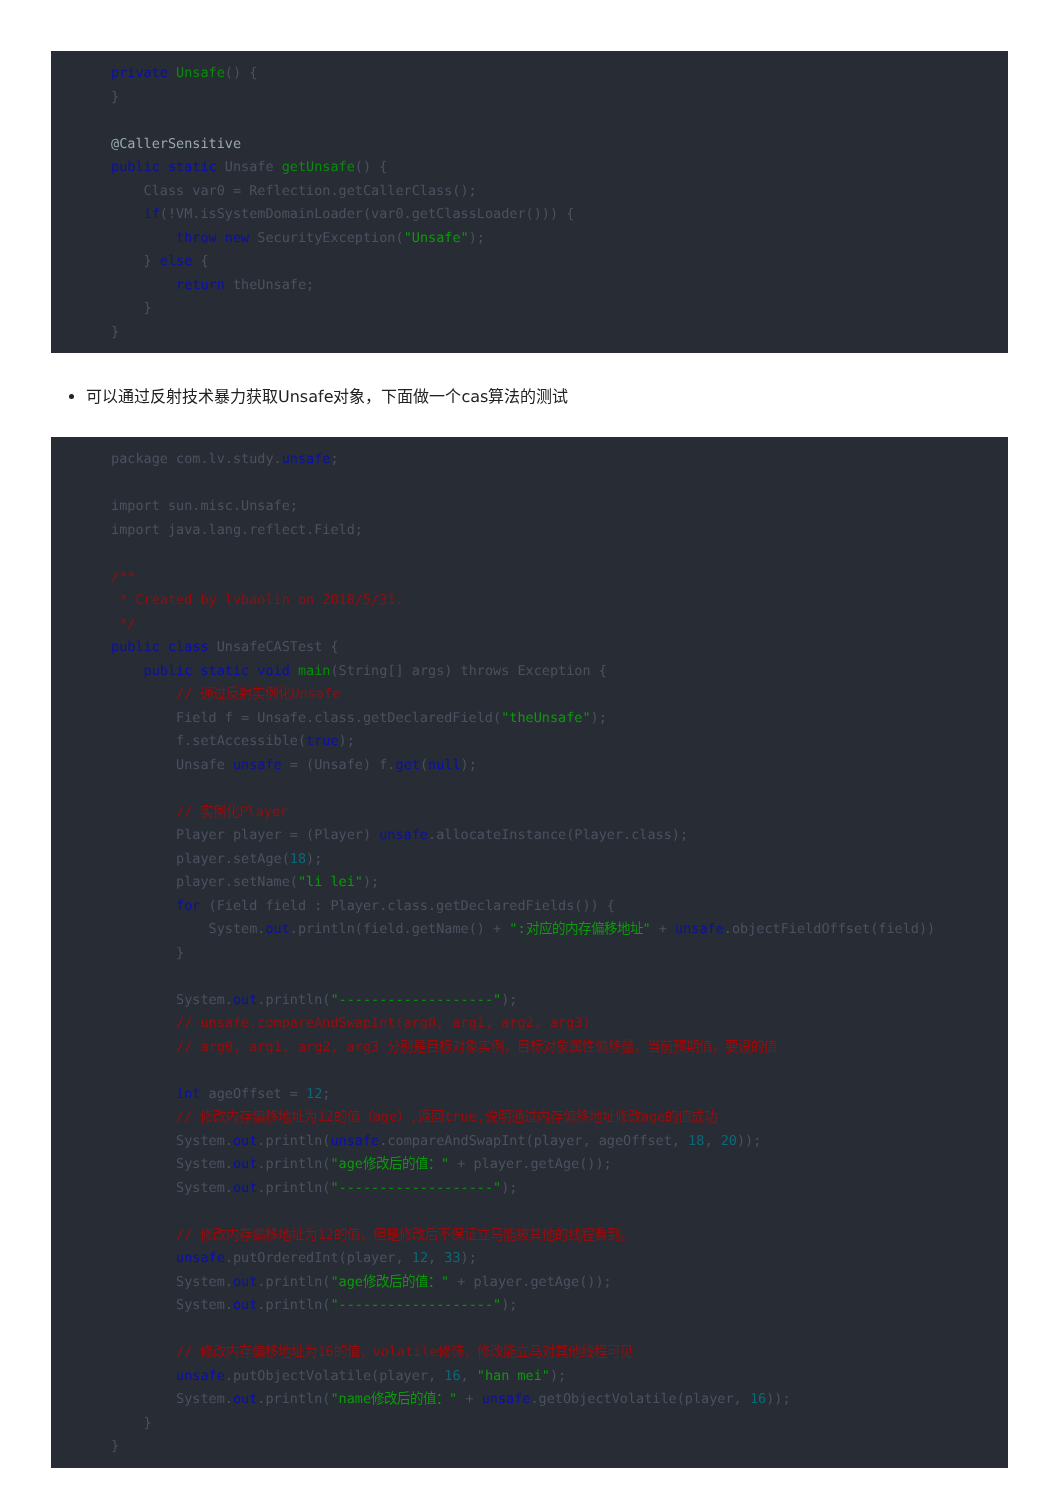private Unsafe() {
}

@CallerSensitive
public static Unsafe getUnsafe() {
    Class var0 = Reflection.getCallerClass();
    if(!VM.isSystemDomainLoader(var0.getClassLoader())) {
        throw new SecurityException("Unsafe");
    } else {
        return theUnsafe;
    }
}
可以通过反射技术暴力获取Unsafe对象，下面做一个cas算法的测试
package com.lv.study.unsafe;

import sun.misc.Unsafe;
import java.lang.reflect.Field;

/**
 * Created by lvbaolin on 2018/5/31.
 */
public class UnsafeCASTest {
    public static void main(String[] args) throws Exception {
        // 通过反射实例化Unsafe
        Field f = Unsafe.class.getDeclaredField("theUnsafe");
        f.setAccessible(true);
        Unsafe unsafe = (Unsafe) f.get(null);

        // 实例化Player
        Player player = (Player) unsafe.allocateInstance(Player.class);
        player.setAge(18);
        player.setName("li lei");
        for (Field field : Player.class.getDeclaredFields()) {
            System.out.println(field.getName() + ":对应的内存偏移地址" + unsafe.objectFieldOffset(field))
        }

        System.out.println("-------------------");
        // unsafe.compareAndSwapInt(arg0, arg1, arg2, arg3)
        // arg0, arg1, arg2, arg3 分别是目标对象实例，目标对象属性偏移量，当前预期值，要设的值

        int ageOffset = 12;
        // 修改内存偏移地址为12的值（age）,返回true,说明通过内存偏移地址修改age的值成功
        System.out.println(unsafe.compareAndSwapInt(player, ageOffset, 18, 20));
        System.out.println("age修改后的值：" + player.getAge());
        System.out.println("-------------------");

        // 修改内存偏移地址为12的值，但是修改后不保证立马能被其他的线程看到。
        unsafe.putOrderedInt(player, 12, 33);
        System.out.println("age修改后的值：" + player.getAge());
        System.out.println("-------------------");

        // 修改内存偏移地址为16的值，volatile修饰，修改能立马对其他线程可见
        unsafe.putObjectVolatile(player, 16, "han mei");
        System.out.println("name修改后的值：" + unsafe.getObjectVolatile(player, 16));
    }
}